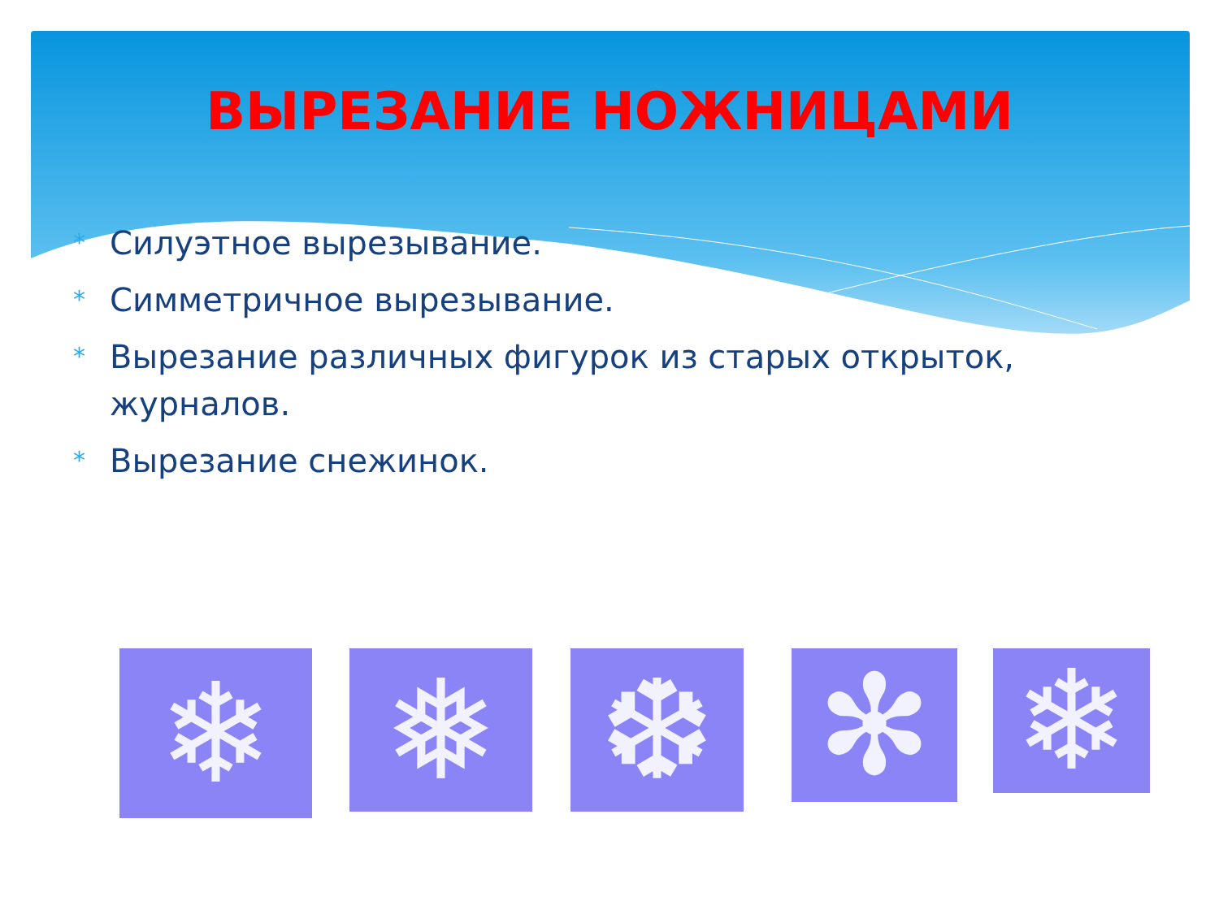ВЫРЕЗАНИЕ НОЖНИЦАМИ
* Силуэтное вырезывание.
* Симметричное вырезывание.
* Вырезание различных фигурок из старых открыток, журналов.
* Вырезание снежинок.
❄ ❅ ❆ ✻ ❄